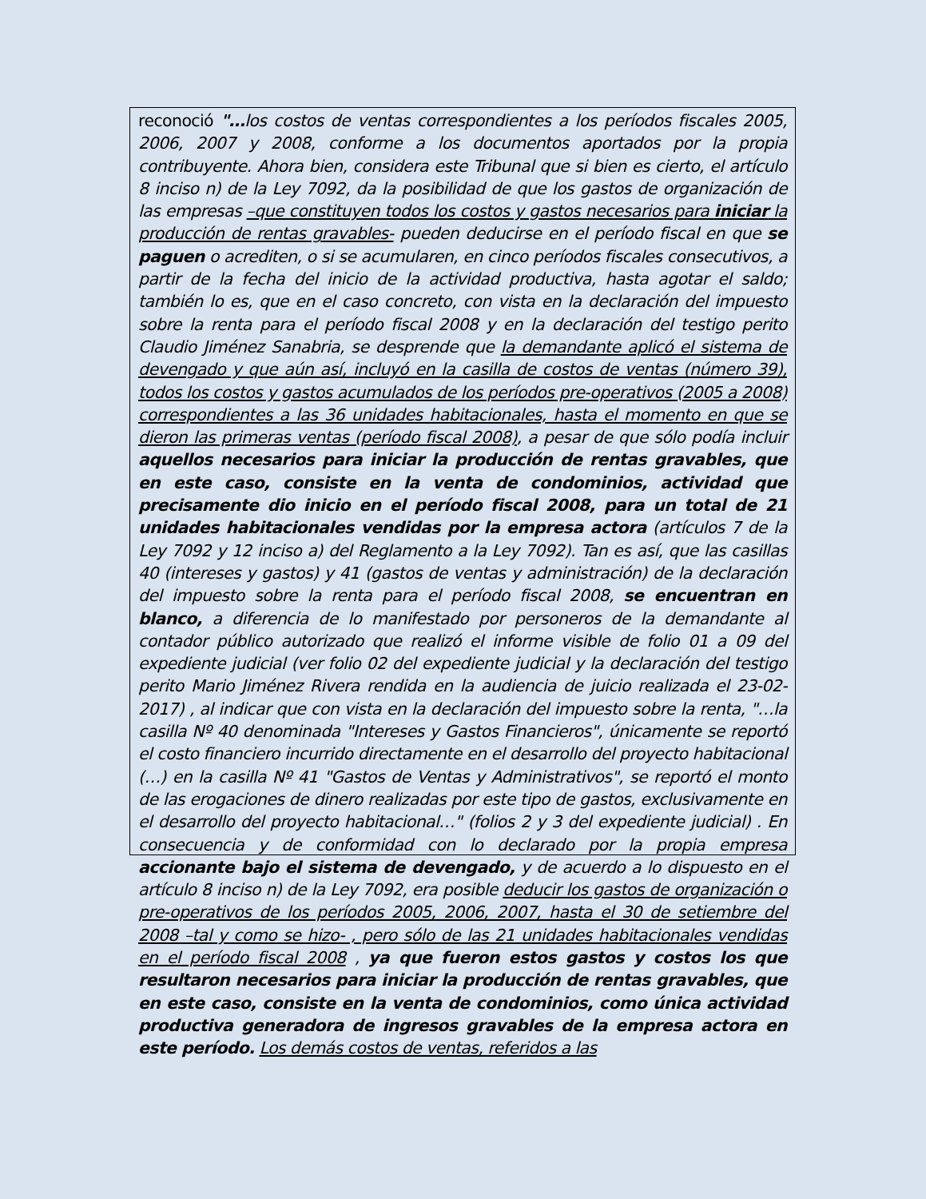reconoció "…los costos de ventas correspondientes a los períodos fiscales 2005, 2006, 2007 y 2008, conforme a los documentos aportados por la propia contribuyente. Ahora bien, considera este Tribunal que si bien es cierto, el artículo 8 inciso n) de la Ley 7092, da la posibilidad de que los gastos de organización de las empresas –que constituyen todos los costos y gastos necesarios para iniciar la producción de rentas gravables- pueden deducirse en el período fiscal en que se paguen o acrediten, o si se acumularen, en cinco períodos fiscales consecutivos, a partir de la fecha del inicio de la actividad productiva, hasta agotar el saldo; también lo es, que en el caso concreto, con vista en la declaración del impuesto sobre la renta para el período fiscal 2008 y en la declaración del testigo perito Claudio Jiménez Sanabria, se desprende que la demandante aplicó el sistema de devengado y que aún así, incluyó en la casilla de costos de ventas (número 39), todos los costos y gastos acumulados de los períodos pre-operativos (2005 a 2008) correspondientes a las 36 unidades habitacionales, hasta el momento en que se dieron las primeras ventas (período fiscal 2008), a pesar de que sólo podía incluir aquellos necesarios para iniciar la producción de rentas gravables, que en este caso, consiste en la venta de condominios, actividad que precisamente dio inicio en el período fiscal 2008, para un total de 21 unidades habitacionales vendidas por la empresa actora (artículos 7 de la Ley 7092 y 12 inciso a) del Reglamento a la Ley 7092). Tan es así, que las casillas 40 (intereses y gastos) y 41 (gastos de ventas y administración) de la declaración del impuesto sobre la renta para el período fiscal 2008, se encuentran en blanco, a diferencia de lo manifestado por personeros de la demandante al contador público autorizado que realizó el informe visible de folio 01 a 09 del expediente judicial (ver folio 02 del expediente judicial y la declaración del testigo perito Mario Jiménez Rivera rendida en la audiencia de juicio realizada el 23-02-2017) , al indicar que con vista en la declaración del impuesto sobre la renta, "…la casilla Nº 40 denominada "Intereses y Gastos Financieros", únicamente se reportó el costo financiero incurrido directamente en el desarrollo del proyecto habitacional (…) en la casilla Nº 41 "Gastos de Ventas y Administrativos", se reportó el monto de las erogaciones de dinero realizadas por este tipo de gastos, exclusivamente en el desarrollo del proyecto habitacional…" (folios 2 y 3 del expediente judicial) . En consecuencia y de conformidad con lo declarado por la propia empresa accionante bajo el sistema de devengado, y de acuerdo a lo dispuesto en el artículo 8 inciso n) de la Ley 7092, era posible deducir los gastos de organización o pre-operativos de los períodos 2005, 2006, 2007, hasta el 30 de setiembre del 2008 –tal y como se hizo- , pero sólo de las 21 unidades habitacionales vendidas en el período fiscal 2008 , ya que fueron estos gastos y costos los que resultaron necesarios para iniciar la producción de rentas gravables, que en este caso, consiste en la venta de condominios, como única actividad productiva generadora de ingresos gravables de la empresa actora en este período. Los demás costos de ventas, referidos a las